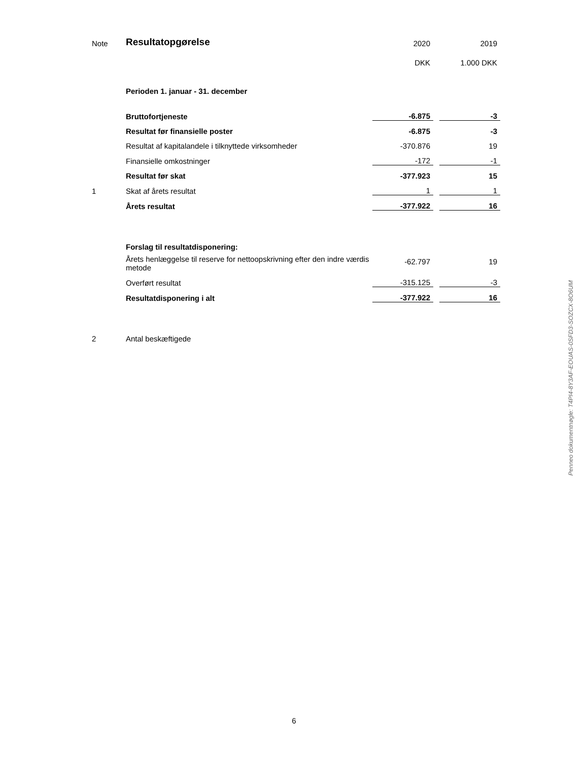| Note | Resultatopgørelse | 2020 | | 2019 |
| | | DKK | | 1.000 DKK |
| | Perioden 1. januar - 31. december | | | |
| | Bruttofortjeneste | -6.875 | | -3 |
| | Resultat før finansielle poster | -6.875 | | -3 |
| | Resultat af kapitalandele i tilknyttede virksomheder | -370.876 | | 19 |
| | Finansielle omkostninger | -172 | | -1 |
| | Resultat før skat | -377.923 | | 15 |
| 1 | Skat af årets resultat | 1 | | 1 |
| | Årets resultat | -377.922 | | 16 |
| | Forslag til resultatdisponering: | | | |
| | Årets henlæggelse til reserve for nettoopskrivning efter den indre værdis metode | -62.797 | | 19 |
| | Overført resultat | -315.125 | | -3 |
| | Resultatdisponering i alt | -377.922 | | 16 |
| 2 | Antal beskæftigede | | | |
Penneo dokumentnøgle: T4PI4-8Y3AF-EOUAS-0SFD3-SOZCX-8O6UM
6